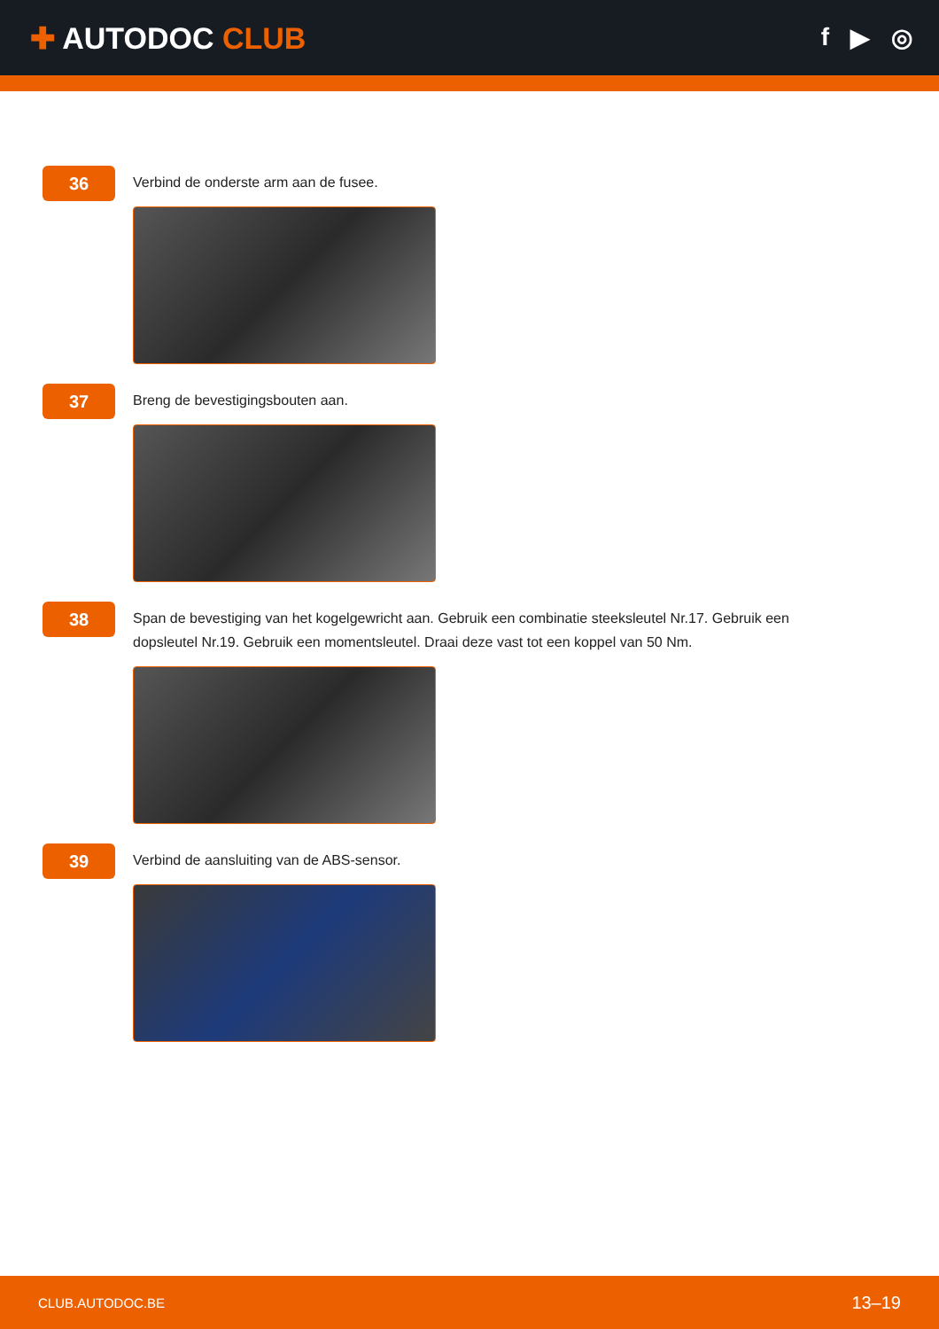✚ AUTODOC CLUB
f ▶ ◎
36
Verbind de onderste arm aan de fusee.
37
Breng de bevestigingsbouten aan.
38
Span de bevestiging van het kogelgewricht aan. Gebruik een combinatie steeksleutel Nr.17. Gebruik een dopsleutel Nr.19. Gebruik een momentsleutel. Draai deze vast tot een koppel van 50 Nm.
39
Verbind de aansluiting van de ABS-sensor.
CLUB.AUTODOC.BE 13–19